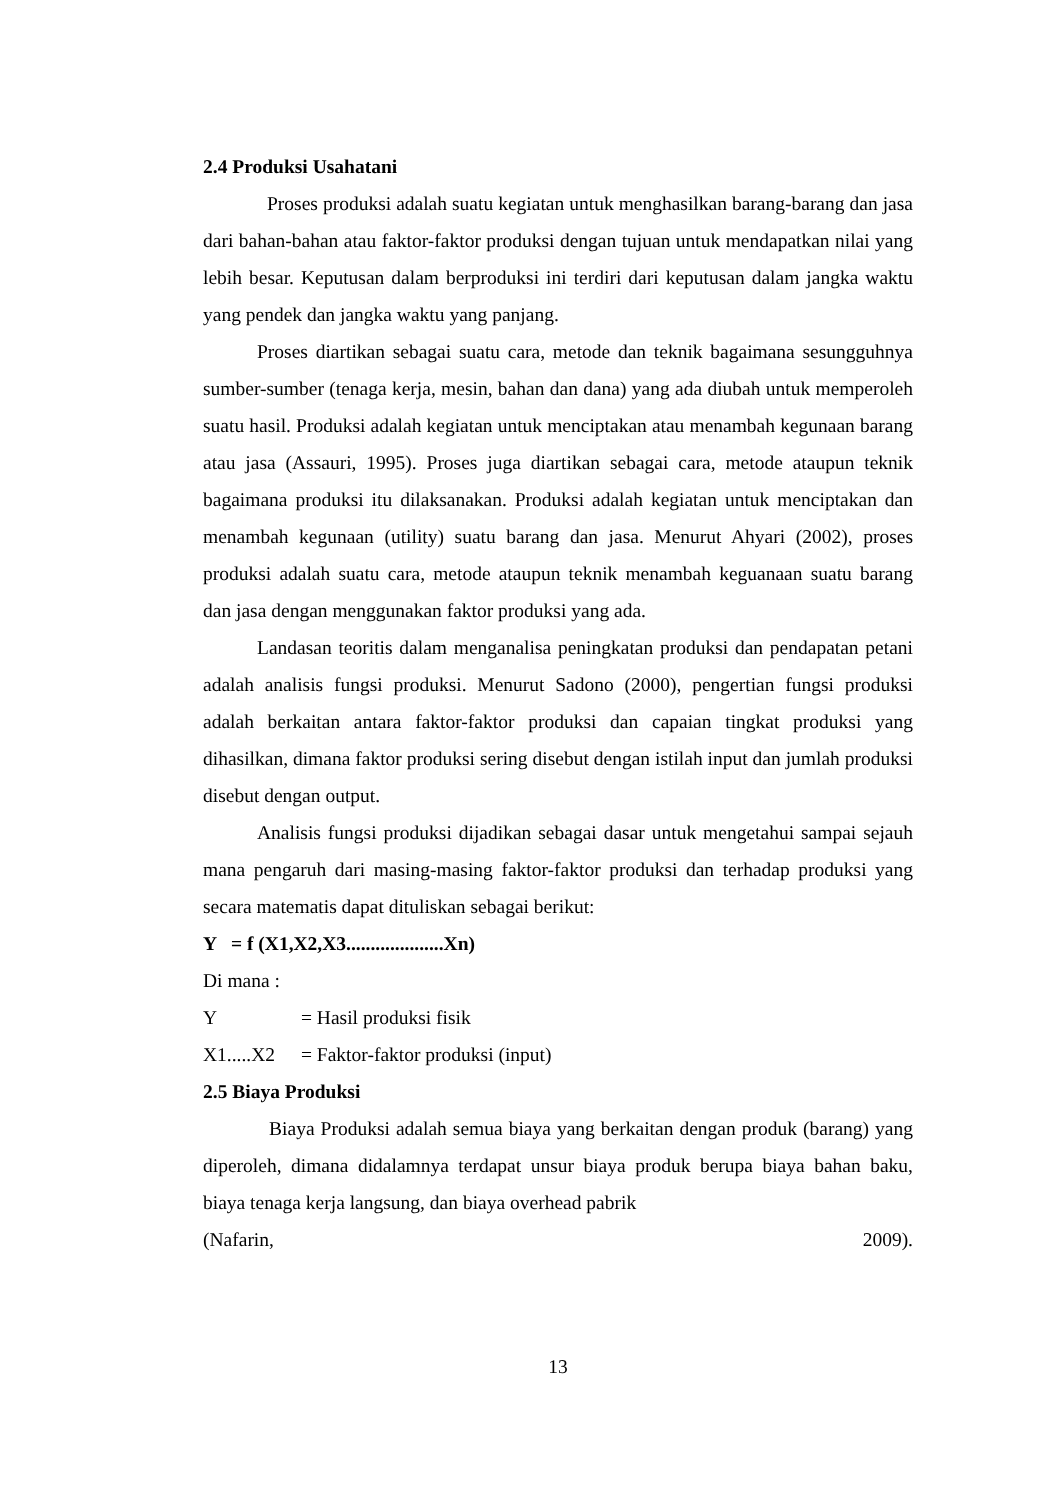2.4 Produksi Usahatani
Proses produksi adalah suatu kegiatan untuk menghasilkan barang-barang dan jasa dari bahan-bahan atau faktor-faktor produksi dengan tujuan untuk mendapatkan nilai yang lebih besar. Keputusan dalam berproduksi ini terdiri dari keputusan dalam jangka waktu yang pendek dan jangka waktu yang panjang.
Proses diartikan sebagai suatu cara, metode dan teknik bagaimana sesungguhnya sumber-sumber (tenaga kerja, mesin, bahan dan dana) yang ada diubah untuk memperoleh suatu hasil. Produksi adalah kegiatan untuk menciptakan atau menambah kegunaan barang atau jasa (Assauri, 1995). Proses juga diartikan sebagai cara, metode ataupun teknik bagaimana produksi itu dilaksanakan. Produksi adalah kegiatan untuk menciptakan dan menambah kegunaan (utility) suatu barang dan jasa. Menurut Ahyari (2002), proses produksi adalah suatu cara, metode ataupun teknik menambah keguanaan suatu barang dan jasa dengan menggunakan faktor produksi yang ada.
Landasan teoritis dalam menganalisa peningkatan produksi dan pendapatan petani adalah analisis fungsi produksi. Menurut Sadono (2000), pengertian fungsi produksi adalah berkaitan antara faktor-faktor produksi dan capaian tingkat produksi yang dihasilkan, dimana faktor produksi sering disebut dengan istilah input dan jumlah produksi disebut dengan output.
Analisis fungsi produksi dijadikan sebagai dasar untuk mengetahui sampai sejauh mana pengaruh dari masing-masing faktor-faktor produksi dan terhadap produksi yang secara matematis dapat dituliskan sebagai berikut:
Y = f (X1,X2,X3....................Xn)
Di mana :
Y = Hasil produksi fisik
X1.....X2 = Faktor-faktor produksi (input)
2.5 Biaya Produksi
Biaya Produksi adalah semua biaya yang berkaitan dengan produk (barang) yang diperoleh, dimana didalamnya terdapat unsur biaya produk berupa biaya bahan baku, biaya tenaga kerja langsung, dan biaya overhead pabrik
(Nafarin, 2009).
13